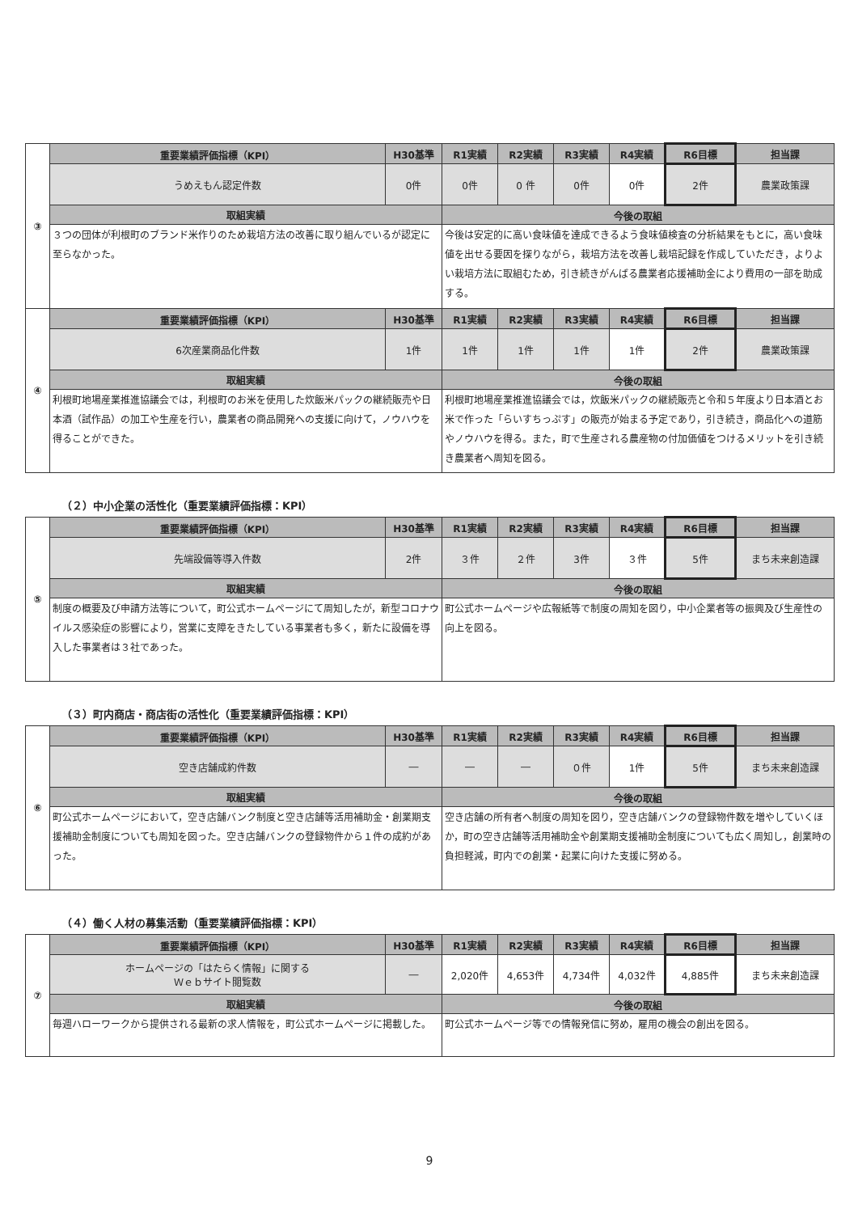| ③ | 重要業績評価指標（KPI） | H30基準 | R1実績 | R2実績 | R3実績 | R4実績 | R6目標 | 担当課 |
| | うめえもん認定件数 | 0件 | 0件 | 0 件 | 0件 | 0件 | 2件 | 農業政策課 |
| | 取組実績 | | 今後の取組 | | | | | |
| | ３つの団体が利根町のブランド米作りのため栽培方法の改善に取り組んでいるが認定に至らなかった。 | | 今後は安定的に高い食味値を達成できるよう食味値検査の分析結果をもとに，高い食味値を出せる要因を探りながら，栽培方法を改善し栽培記録を作成していただき，よりよい栽培方法に取組むため，引き続きがんばる農業者応援補助金により費用の一部を助成する。 | | | | | |
| ④ | 重要業績評価指標（KPI） | H30基準 | R1実績 | R2実績 | R3実績 | R4実績 | R6目標 | 担当課 |
| | 6次産業商品化件数 | 1件 | 1件 | 1件 | 1件 | 1件 | 2件 | 農業政策課 |
| | 取組実績 | | 今後の取組 | | | | | |
| | 利根町地場産業推進協議会では，利根町のお米を使用した炊飯米パックの継続販売や日本酒（試作品）の加工や生産を行い，農業者の商品開発への支援に向けて，ノウハウを得ることができた。 | | 利根町地場産業推進協議会では，炊飯米パックの継続販売と令和５年度より日本酒とお米で作った「らいすちっぷす」の販売が始まる予定であり，引き続き，商品化への道筋やノウハウを得る。また，町で生産される農産物の付加価値をつけるメリットを引き続き農業者へ周知を図る。 | | | | | |
（２）中小企業の活性化（重要業績評価指標：KPI）
| ⑤ | 重要業績評価指標（KPI） | H30基準 | R1実績 | R2実績 | R3実績 | R4実績 | R6目標 | 担当課 |
| | 先端設備等導入件数 | 2件 | ３件 | ２件 | 3件 | ３件 | 5件 | まち未来創造課 |
| | 取組実績 | | 今後の取組 | | | | | |
| | 制度の概要及び申請方法等について，町公式ホームページにて周知したが，新型コロナウイルス感染症の影響により，営業に支障をきたしている事業者も多く，新たに設備を導入した事業者は３社であった。 | | 町公式ホームページや広報紙等で制度の周知を図り，中小企業者等の振興及び生産性の向上を図る。 | | | | | |
（３）町内商店・商店街の活性化（重要業績評価指標：KPI）
| ⑥ | 重要業績評価指標（KPI） | H30基準 | R1実績 | R2実績 | R3実績 | R4実績 | R6目標 | 担当課 |
| | 空き店舗成約件数 | ― | ― | ― | ０件 | 1件 | 5件 | まち未来創造課 |
| | 取組実績 | | 今後の取組 | | | | | |
| | 町公式ホームページにおいて，空き店舗バンク制度と空き店舗等活用補助金・創業期支援補助金制度についても周知を図った。空き店舗バンクの登録物件から１件の成約があった。 | | 空き店舗の所有者へ制度の周知を図り，空き店舗バンクの登録物件数を増やしていくほか，町の空き店舗等活用補助金や創業期支援補助金制度についても広く周知し，創業時の負担軽減，町内での創業・起業に向けた支援に努める。 | | | | | |
（４）働く人材の募集活動（重要業績評価指標：KPI）
| ⑦ | 重要業績評価指標（KPI） | H30基準 | R1実績 | R2実績 | R3実績 | R4実績 | R6目標 | 担当課 |
| | ホームページの「はたらく情報」に関する Ｗｅｂサイト閲覧数 | ― | 2,020件 | 4,653件 | 4,734件 | 4,032件 | 4,885件 | まち未来創造課 |
| | 取組実績 | | 今後の取組 | | | | | |
| | 毎週ハローワークから提供される最新の求人情報を，町公式ホームページに掲載した。 | | 町公式ホームページ等での情報発信に努め，雇用の機会の創出を図る。 | | | | | |
9